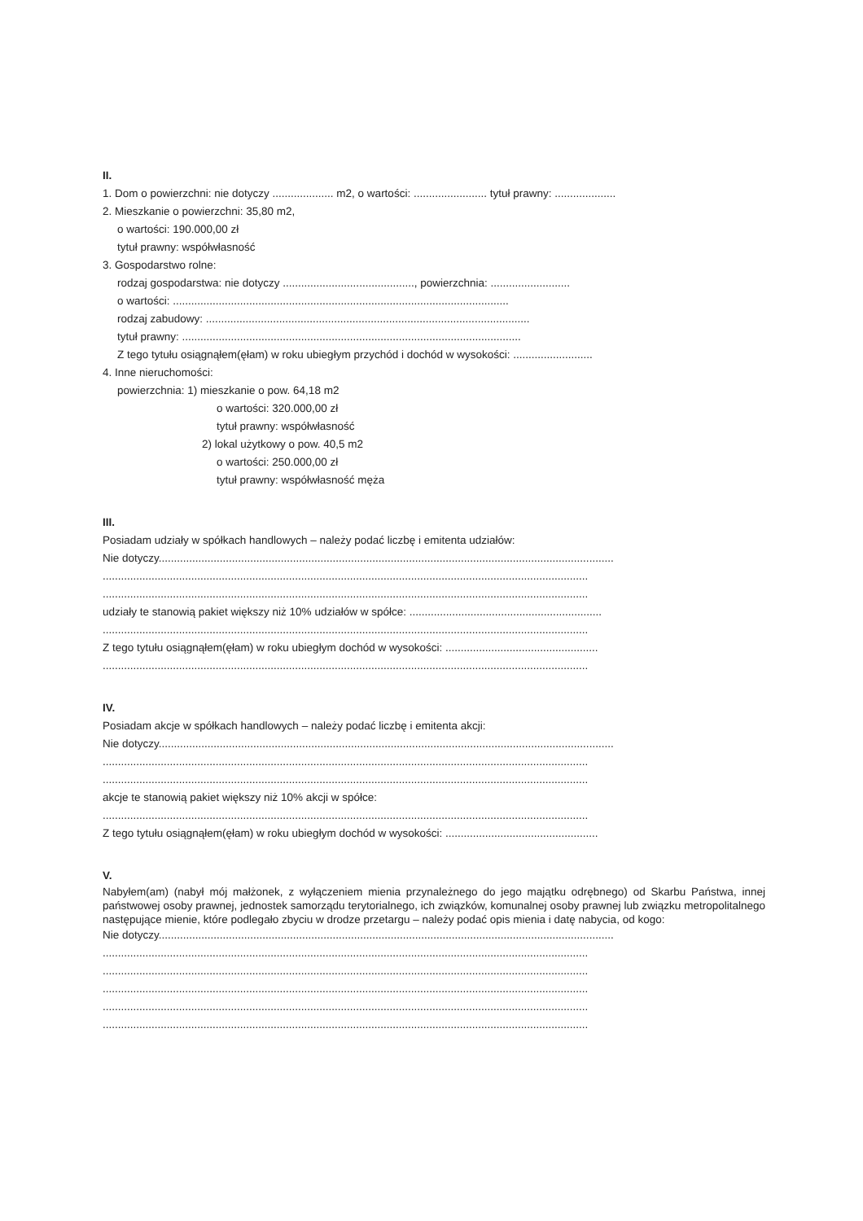II.
1. Dom o powierzchni: nie dotyczy .................... m2, o wartości: ........................ tytuł prawny: ....................
2. Mieszkanie o powierzchni: 35,80 m2,
o wartości: 190.000,00 zł
tytuł prawny: współwłasność
3. Gospodarstwo rolne:
rodzaj gospodarstwa: nie dotyczy ..........................................., powierzchnia: ..........................
o wartości: ..............................................................................................................
rodzaj zabudowy: ..........................................................................................................
tytuł prawny: ...............................................................................................................
Z tego tytułu osiągnąłem(ęłam) w roku ubiegłym przychód i dochód w wysokości: ..........................
4. Inne nieruchomości:
powierzchnia: 1) mieszkanie o pow. 64,18 m2
o wartości: 320.000,00 zł
tytuł prawny: współwłasność
2) lokal użytkowy o pow. 40,5 m2
o wartości: 250.000,00 zł
tytuł prawny: współwłasność męża
III.
Posiadam udziały w spółkach handlowych – należy podać liczbę i emitenta udziałów:
Nie dotyczy.....................................................................................................................................................
...............................................................................................................................................................
...............................................................................................................................................................
udziały te stanowią pakiet większy niż 10% udziałów w spółce: ...............................................................
...............................................................................................................................................................
Z tego tytułu osiągnąłem(ęłam) w roku ubiegłym dochód w wysokości: ..................................................
...............................................................................................................................................................
IV.
Posiadam akcje w spółkach handlowych – należy podać liczbę i emitenta akcji:
Nie dotyczy.....................................................................................................................................................
...............................................................................................................................................................
...............................................................................................................................................................
akcje te stanowią pakiet większy niż 10% akcji w spółce:
...............................................................................................................................................................
Z tego tytułu osiągnąłem(ęłam) w roku ubiegłym dochód w wysokości: ..................................................
V.
Nabyłem(am) (nabył mój małżonek, z wyłączeniem mienia przynależnego do jego majątku odrębnego) od Skarbu Państwa, innej państwowej osoby prawnej, jednostek samorządu terytorialnego, ich związków, komunalnej osoby prawnej lub związku metropolitalnego następujące mienie, które podlegało zbyciu w drodze przetargu – należy podać opis mienia i datę nabycia, od kogo:
Nie dotyczy.....................................................................................................................................................
...............................................................................................................................................................
...............................................................................................................................................................
...............................................................................................................................................................
...............................................................................................................................................................
...............................................................................................................................................................